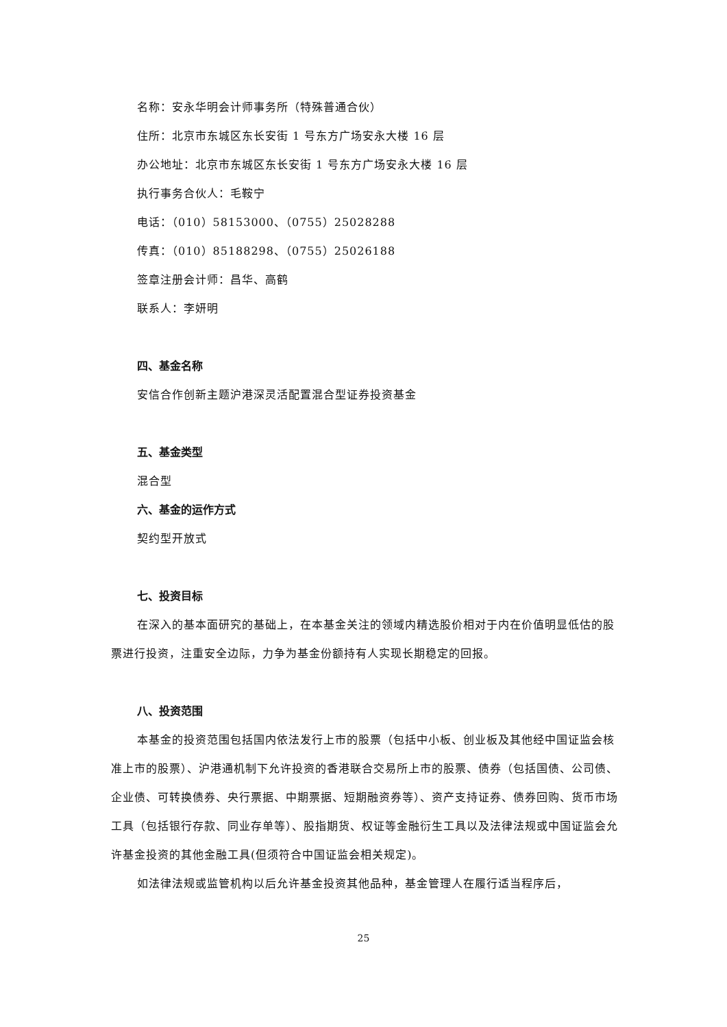名称：安永华明会计师事务所（特殊普通合伙）
住所：北京市东城区东长安街 1 号东方广场安永大楼 16 层
办公地址：北京市东城区东长安街 1 号东方广场安永大楼 16 层
执行事务合伙人：毛鞍宁
电话：（010）58153000、（0755）25028288
传真：（010）85188298、（0755）25026188
签章注册会计师：昌华、高鹤
联系人：李妍明
四、基金名称
安信合作创新主题沪港深灵活配置混合型证券投资基金
五、基金类型
混合型
六、基金的运作方式
契约型开放式
七、投资目标
在深入的基本面研究的基础上，在本基金关注的领域内精选股价相对于内在价值明显低估的股票进行投资，注重安全边际，力争为基金份额持有人实现长期稳定的回报。
八、投资范围
本基金的投资范围包括国内依法发行上市的股票（包括中小板、创业板及其他经中国证监会核准上市的股票）、沪港通机制下允许投资的香港联合交易所上市的股票、债券（包括国债、公司债、企业债、可转换债券、央行票据、中期票据、短期融资券等）、资产支持证券、债券回购、货币市场工具（包括银行存款、同业存单等）、股指期货、权证等金融衍生工具以及法律法规或中国证监会允许基金投资的其他金融工具(但须符合中国证监会相关规定)。
如法律法规或监管机构以后允许基金投资其他品种，基金管理人在履行适当程序后，
25